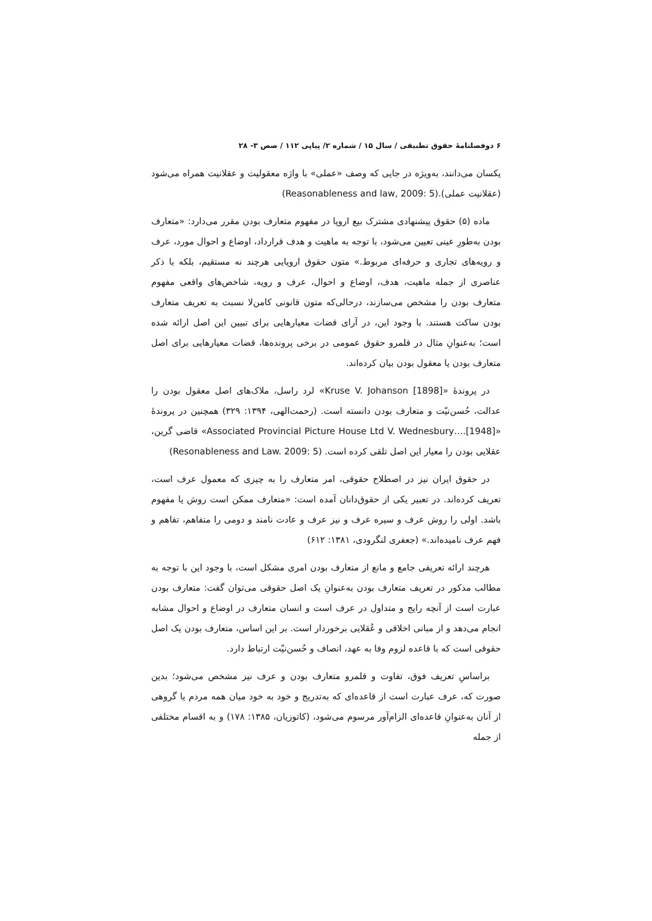۶ دوفصلنامۀ حقوق تطبیقی / سال ۱۵ / شماره ۲/ پیاپی ۱۱۲ / صص ۳- ۲۸
یکسان می‌دانند، به‌ویژه در جایی که وصف «عملی» با واژه معقولیت و عقلانیت همراه می‌شود (عقلانیت عملی).(Reasonableness and law, 2009: 5)
ماده (۵) حقوق پیشنهادی مشترک بیع اروپا در مفهوم متعارف بودن مقرر می‌دارد: «متعارف بودن به‌طورِ عینی تعیین می‌شود، با توجه به ماهیت و هدف قرارداد، اوضاع و احوال مورد، عرف و رویه‌های تجاری و حرفه‌ای مربوط.» متون حقوق اروپایی هرچند نه مستقیم، بلکه با ذکر عناصری از جمله ماهیت، هدف، اوضاع و احوال، عرف و رویه، شاخص‌های واقعی مفهوم متعارف بودن را مشخص می‌سازند، درحالی‌که متون قانونی کامن‌لا نسبت به تعریف متعارف بودن ساکت هستند. با وجود این، در آرای قضات معیارهایی برای تبیین این اصل ارائه شده است؛ به‌عنوانِ مثال در قلمرو حقوق عمومی در برخی پرونده‌ها، قضات معیارهایی برای اصل متعارف بودن یا معقول بودن بیان کرده‌اند.
در پروندۀ «Kruse V. Johanson [1898]» لرد راسل، ملاک‌های اصل معقول بودن را عدالت، حُسن‌نیّت و متعارف بودن دانسته است. (رحمت‌الهی، ۱۳۹۴: ۳۲۹) همچنین در پروندۀ «Associated Provincial Picture House Ltd V. Wednesbury….[1948]» قاضی گرین، عقلایی بودن را معیار این اصل تلقی کرده است. (Resonableness and Law. 2009: 5)
در حقوق ایران نیز در اصطلاح حقوقی، امر متعارف را به چیزی که معمول عرف است، تعریف کرده‌اند. در تعبیر یکی از حقوق‌دانان آمده است: «متعارف ممکن است روش یا مفهوم باشد. اولی را روش عرف و سیره عرف و نیز عرف و عادت نامند و دومی را متفاهم، تفاهم و فهم عرف نامیده‌اند.» (جعفری لنگرودی، ۱۳۸۱: ۶۱۲)
هرچند ارائه تعریفی جامع و مانع از متعارف بودن امری مشکل است، با وجود این با توجه به مطالب مذکور در تعریف متعارف بودن به‌عنوانِ یک اصل حقوقی می‌توان گفت: متعارف بودن عبارت است از آنچه رایج و متداول در عرف است و انسان متعارف در اوضاع و احوال مشابه انجام می‌دهد و از مبانی اخلاقی و عُقلایی برخوردار است. بر این اساس، متعارف بودن یک اصل حقوقی است که با قاعده لزوم وفا به عهد، انصاف و حُسن‌نیّت ارتباط دارد.
براساسِ تعریف فوق، تفاوت و قلمرو متعارف بودن و عرف نیز مشخص می‌شود؛ بدین صورت که، عرف عبارت است از قاعده‌ای که به‌تدریج و خود به خود میان همه مردم یا گروهی از آنان به‌عنوانِ قاعده‌ای الزام‌آور مرسوم می‌شود، (کاتوزیان، ۱۳۸۵: ۱۷۸) و به اقسام مختلفی از جمله